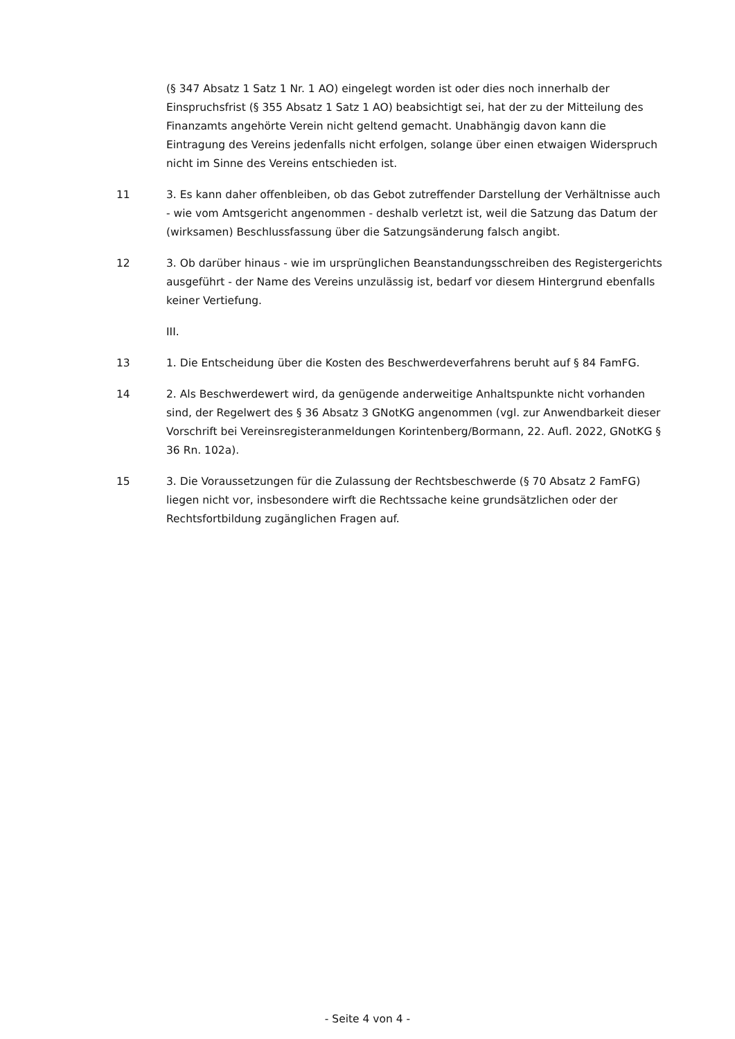(§ 347 Absatz 1 Satz 1 Nr. 1 AO) eingelegt worden ist oder dies noch innerhalb der Einspruchsfrist (§ 355 Absatz 1 Satz 1 AO) beabsichtigt sei, hat der zu der Mitteilung des Finanzamts angehörte Verein nicht geltend gemacht. Unabhängig davon kann die Eintragung des Vereins jedenfalls nicht erfolgen, solange über einen etwaigen Widerspruch nicht im Sinne des Vereins entschieden ist.
11 3. Es kann daher offenbleiben, ob das Gebot zutreffender Darstellung der Verhältnisse auch - wie vom Amtsgericht angenommen - deshalb verletzt ist, weil die Satzung das Datum der (wirksamen) Beschlussfassung über die Satzungsänderung falsch angibt.
12 3. Ob darüber hinaus - wie im ursprünglichen Beanstandungsschreiben des Registergerichts ausgeführt - der Name des Vereins unzulässig ist, bedarf vor diesem Hintergrund ebenfalls keiner Vertiefung.
III.
13 1. Die Entscheidung über die Kosten des Beschwerdeverfahrens beruht auf § 84 FamFG.
14 2. Als Beschwerdewert wird, da genügende anderweitige Anhaltspunkte nicht vorhanden sind, der Regelwert des § 36 Absatz 3 GNotKG angenommen (vgl. zur Anwendbarkeit dieser Vorschrift bei Vereinsregisteranmeldungen Korintenberg/Bormann, 22. Aufl. 2022, GNotKG § 36 Rn. 102a).
15 3. Die Voraussetzungen für die Zulassung der Rechtsbeschwerde (§ 70 Absatz 2 FamFG) liegen nicht vor, insbesondere wirft die Rechtssache keine grundsätzlichen oder der Rechtsfortbildung zugänglichen Fragen auf.
- Seite 4 von 4 -